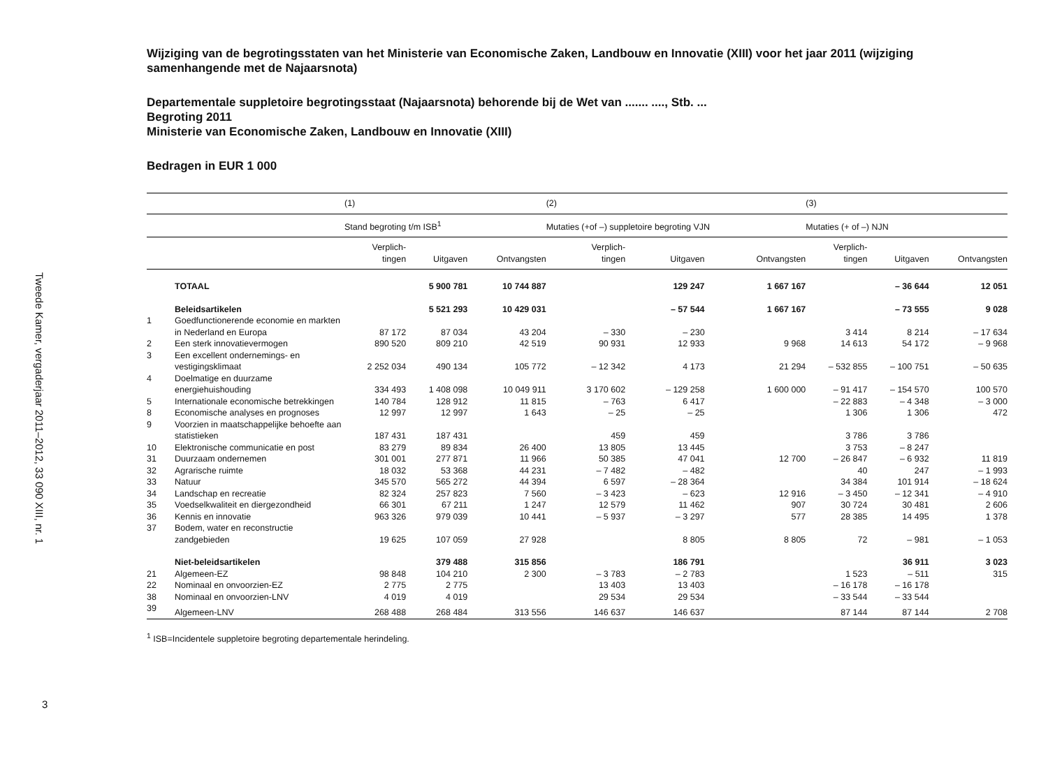Tweede Kamer, vergaderjaar 2011–2012, 33 090 XIII, nr. 1
3
Wijziging van de begrotingsstaten van het Ministerie van Economische Zaken, Landbouw en Innovatie (XIII) voor het jaar 2011 (wijziging samenhangende met de Najaarsnota)
Departementale suppletoire begrotingsstaat (Najaarsnota) behorende bij de Wet van ....... ...., Stb. ...
Begroting 2011
Ministerie van Economische Zaken, Landbouw en Innovatie (XIII)
Bedragen in EUR 1 000
| | | (1) | | | (2) | | | (3) | | |
| --- | --- | --- | --- | --- | --- | --- | --- | --- | --- | --- |
| | | Stand begroting t/m ISB<sup>1</sup> | | | Mutaties (+of –) suppletoire begroting VJN | | | Mutaties (+ of –) NJN | | |
| | | Verplich- tingen | Uitgaven | Ontvangsten | Verplich- tingen | Uitgaven | Ontvangsten | Verplich- tingen | Uitgaven | Ontvangsten |
| | TOTAAL | | 5 900 781 | 10 744 887 | | 129 247 | 1 667 167 | | – 36 644 | 12 051 |
| | Beleidsartikelen | | 5 521 293 | 10 429 031 | | – 57 544 | 1 667 167 | | – 73 555 | 9 028 |
| 1 | Goedfunctionerende economie en markten in Nederland en Europa | 87 172 | 87 034 | 43 204 | – 330 | – 230 | | 3 414 | 8 214 | – 17 634 |
| 2 | Een sterk innovatievermogen | 890 520 | 809 210 | 42 519 | 90 931 | 12 933 | 9 968 | 14 613 | 54 172 | – 9 968 |
| 3 | Een excellent ondernemings- en vestigingsklimaat | 2 252 034 | 490 134 | 105 772 | – 12 342 | 4 173 | 21 294 | – 532 855 | – 100 751 | – 50 635 |
| 4 | Doelmatige en duurzame energiehuishouding | 334 493 | 1 408 098 | 10 049 911 | 3 170 602 | – 129 258 | 1 600 000 | – 91 417 | – 154 570 | 100 570 |
| 5 | Internationale economische betrekkingen | 140 784 | 128 912 | 11 815 | – 763 | 6 417 | | – 22 883 | – 4 348 | – 3 000 |
| 8 | Economische analyses en prognoses | 12 997 | 12 997 | 1 643 | – 25 | – 25 | | 1 306 | 1 306 | 472 |
| 9 | Voorzien in maatschappelijke behoefte aan statistieken | 187 431 | 187 431 | | 459 | 459 | | 3 786 | 3 786 | |
| 10 | Elektronische communicatie en post | 83 279 | 89 834 | 26 400 | 13 805 | 13 445 | | 3 753 | – 8 247 | |
| 31 | Duurzaam ondernemen | 301 001 | 277 871 | 11 966 | 50 385 | 47 041 | 12 700 | – 26 847 | – 6 932 | 11 819 |
| 32 | Agrarische ruimte | 18 032 | 53 368 | 44 231 | – 7 482 | – 482 | | 40 | 247 | – 1 993 |
| 33 | Natuur | 345 570 | 565 272 | 44 394 | 6 597 | – 28 364 | | 34 384 | 101 914 | – 18 624 |
| 34 | Landschap en recreatie | 82 324 | 257 823 | 7 560 | – 3 423 | – 623 | 12 916 | – 3 450 | – 12 341 | – 4 910 |
| 35 | Voedselkwaliteit en diergezondheid | 66 301 | 67 211 | 1 247 | 12 579 | 11 462 | 907 | 30 724 | 30 481 | 2 606 |
| 36 | Kennis en innovatie | 963 326 | 979 039 | 10 441 | – 5 937 | – 3 297 | 577 | 28 385 | 14 495 | 1 378 |
| 37 | Bodem, water en reconstructie zandgebieden | 19 625 | 107 059 | 27 928 | | 8 805 | 8 805 | 72 | – 981 | – 1 053 |
| | Niet-beleidsartikelen | | 379 488 | 315 856 | | 186 791 | | | 36 911 | 3 023 |
| 21 | Algemeen-EZ | 98 848 | 104 210 | 2 300 | – 3 783 | – 2 783 | | 1 523 | – 511 | 315 |
| 22 | Nominaal en onvoorzien-EZ | 2 775 | 2 775 | | 13 403 | 13 403 | | – 16 178 | – 16 178 | |
| 38 | Nominaal en onvoorzien-LNV | 4 019 | 4 019 | | 29 534 | 29 534 | | – 33 544 | – 33 544 | |
| 39 | Algemeen-LNV | 268 488 | 268 484 | 313 556 | 146 637 | 146 637 | | 87 144 | 87 144 | 2 708 |
<sup>1</sup> ISB=Incidentele suppletoire begroting departementale herindeling.